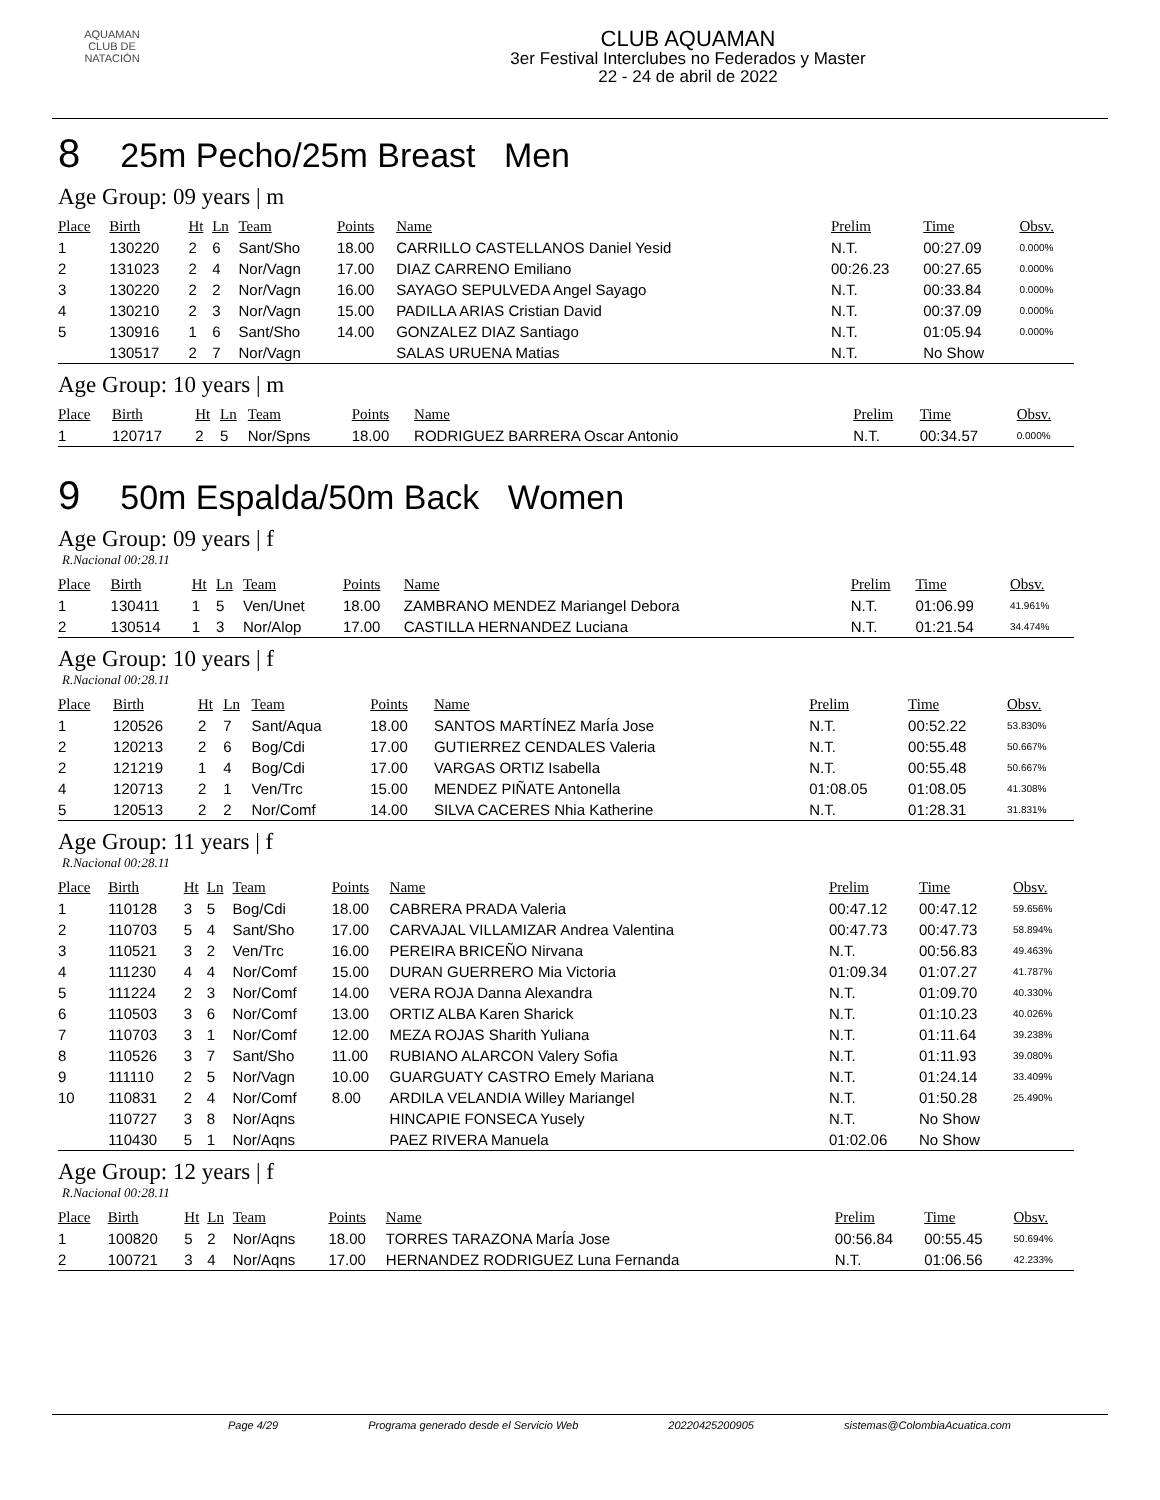AQUAMAN
CLUB DE NATACIÓN
CLUB AQUAMAN
3er Festival Interclubes no Federados y Master
22 - 24 de abril de 2022
8 25m Pecho/25m Breast Men
Age Group: 09 years | m
| Place | Birth | Ht | Ln | Team | Points | Name | Prelim | Time | Obsv. |
| --- | --- | --- | --- | --- | --- | --- | --- | --- | --- |
| 1 | 130220 | 2 | 6 | Sant/Sho | 18.00 | CARRILLO CASTELLANOS Daniel Yesid | N.T. | 00:27.09 | 0.000% |
| 2 | 131023 | 2 | 4 | Nor/Vagn | 17.00 | DIAZ CARRENO Emiliano | 00:26.23 | 00:27.65 | 0.000% |
| 3 | 130220 | 2 | 2 | Nor/Vagn | 16.00 | SAYAGO SEPULVEDA Angel Sayago | N.T. | 00:33.84 | 0.000% |
| 4 | 130210 | 2 | 3 | Nor/Vagn | 15.00 | PADILLA ARIAS Cristian David | N.T. | 00:37.09 | 0.000% |
| 5 | 130916 | 1 | 6 | Sant/Sho | 14.00 | GONZALEZ DIAZ Santiago | N.T. | 01:05.94 | 0.000% |
| | 130517 | 2 | 7 | Nor/Vagn | | SALAS URUENA Matias | N.T. | No Show | |
Age Group: 10 years | m
| Place | Birth | Ht | Ln | Team | Points | Name | Prelim | Time | Obsv. |
| --- | --- | --- | --- | --- | --- | --- | --- | --- | --- |
| 1 | 120717 | 2 | 5 | Nor/Spns | 18.00 | RODRIGUEZ BARRERA Oscar Antonio | N.T. | 00:34.57 | 0.000% |
9 50m Espalda/50m Back Women
Age Group: 09 years | f
R.Nacional 00:28.11
| Place | Birth | Ht | Ln | Team | Points | Name | Prelim | Time | Obsv. |
| --- | --- | --- | --- | --- | --- | --- | --- | --- | --- |
| 1 | 130411 | 1 | 5 | Ven/Unet | 18.00 | ZAMBRANO MENDEZ Mariangel Debora | N.T. | 01:06.99 | 41.961% |
| 2 | 130514 | 1 | 3 | Nor/Alop | 17.00 | CASTILLA HERNANDEZ Luciana | N.T. | 01:21.54 | 34.474% |
Age Group: 10 years | f
R.Nacional 00:28.11
| Place | Birth | Ht | Ln | Team | Points | Name | Prelim | Time | Obsv. |
| --- | --- | --- | --- | --- | --- | --- | --- | --- | --- |
| 1 | 120526 | 2 | 7 | Sant/Aqua | 18.00 | SANTOS MARTÍNEZ MarÍa Jose | N.T. | 00:52.22 | 53.830% |
| 2 | 120213 | 2 | 6 | Bog/Cdi | 17.00 | GUTIERREZ CENDALES Valeria | N.T. | 00:55.48 | 50.667% |
| 2 | 121219 | 1 | 4 | Bog/Cdi | 17.00 | VARGAS ORTIZ Isabella | N.T. | 00:55.48 | 50.667% |
| 4 | 120713 | 2 | 1 | Ven/Trc | 15.00 | MENDEZ PIÑATE Antonella | 01:08.05 | 01:08.05 | 41.308% |
| 5 | 120513 | 2 | 2 | Nor/Comf | 14.00 | SILVA CACERES Nhia Katherine | N.T. | 01:28.31 | 31.831% |
Age Group: 11 years | f
R.Nacional 00:28.11
| Place | Birth | Ht | Ln | Team | Points | Name | Prelim | Time | Obsv. |
| --- | --- | --- | --- | --- | --- | --- | --- | --- | --- |
| 1 | 110128 | 3 | 5 | Bog/Cdi | 18.00 | CABRERA PRADA Valeria | 00:47.12 | 00:47.12 | 59.656% |
| 2 | 110703 | 5 | 4 | Sant/Sho | 17.00 | CARVAJAL VILLAMIZAR Andrea Valentina | 00:47.73 | 00:47.73 | 58.894% |
| 3 | 110521 | 3 | 2 | Ven/Trc | 16.00 | PEREIRA BRICEÑO Nirvana | N.T. | 00:56.83 | 49.463% |
| 4 | 111230 | 4 | 4 | Nor/Comf | 15.00 | DURAN GUERRERO Mia Victoria | 01:09.34 | 01:07.27 | 41.787% |
| 5 | 111224 | 2 | 3 | Nor/Comf | 14.00 | VERA ROJA Danna Alexandra | N.T. | 01:09.70 | 40.330% |
| 6 | 110503 | 3 | 6 | Nor/Comf | 13.00 | ORTIZ ALBA Karen Sharick | N.T. | 01:10.23 | 40.026% |
| 7 | 110703 | 3 | 1 | Nor/Comf | 12.00 | MEZA ROJAS Sharith Yuliana | N.T. | 01:11.64 | 39.238% |
| 8 | 110526 | 3 | 7 | Sant/Sho | 11.00 | RUBIANO ALARCON Valery Sofia | N.T. | 01:11.93 | 39.080% |
| 9 | 111110 | 2 | 5 | Nor/Vagn | 10.00 | GUARGUATY CASTRO Emely Mariana | N.T. | 01:24.14 | 33.409% |
| 10 | 110831 | 2 | 4 | Nor/Comf | 8.00 | ARDILA VELANDIA Willey Mariangel | N.T. | 01:50.28 | 25.490% |
| | 110727 | 3 | 8 | Nor/Aqns | | HINCAPIE FONSECA Yusely | N.T. | No Show | |
| | 110430 | 5 | 1 | Nor/Aqns | | PAEZ RIVERA Manuela | 01:02.06 | No Show | |
Age Group: 12 years | f
R.Nacional 00:28.11
| Place | Birth | Ht | Ln | Team | Points | Name | Prelim | Time | Obsv. |
| --- | --- | --- | --- | --- | --- | --- | --- | --- | --- |
| 1 | 100820 | 5 | 2 | Nor/Aqns | 18.00 | TORRES TARAZONA MarÍa Jose | 00:56.84 | 00:55.45 | 50.694% |
| 2 | 100721 | 3 | 4 | Nor/Aqns | 17.00 | HERNANDEZ RODRIGUEZ Luna Fernanda | N.T. | 01:06.56 | 42.233% |
Page 4/29 Programa generado desde el Servicio Web 20220425200905 sistemas@ColombiaAcuatica.com